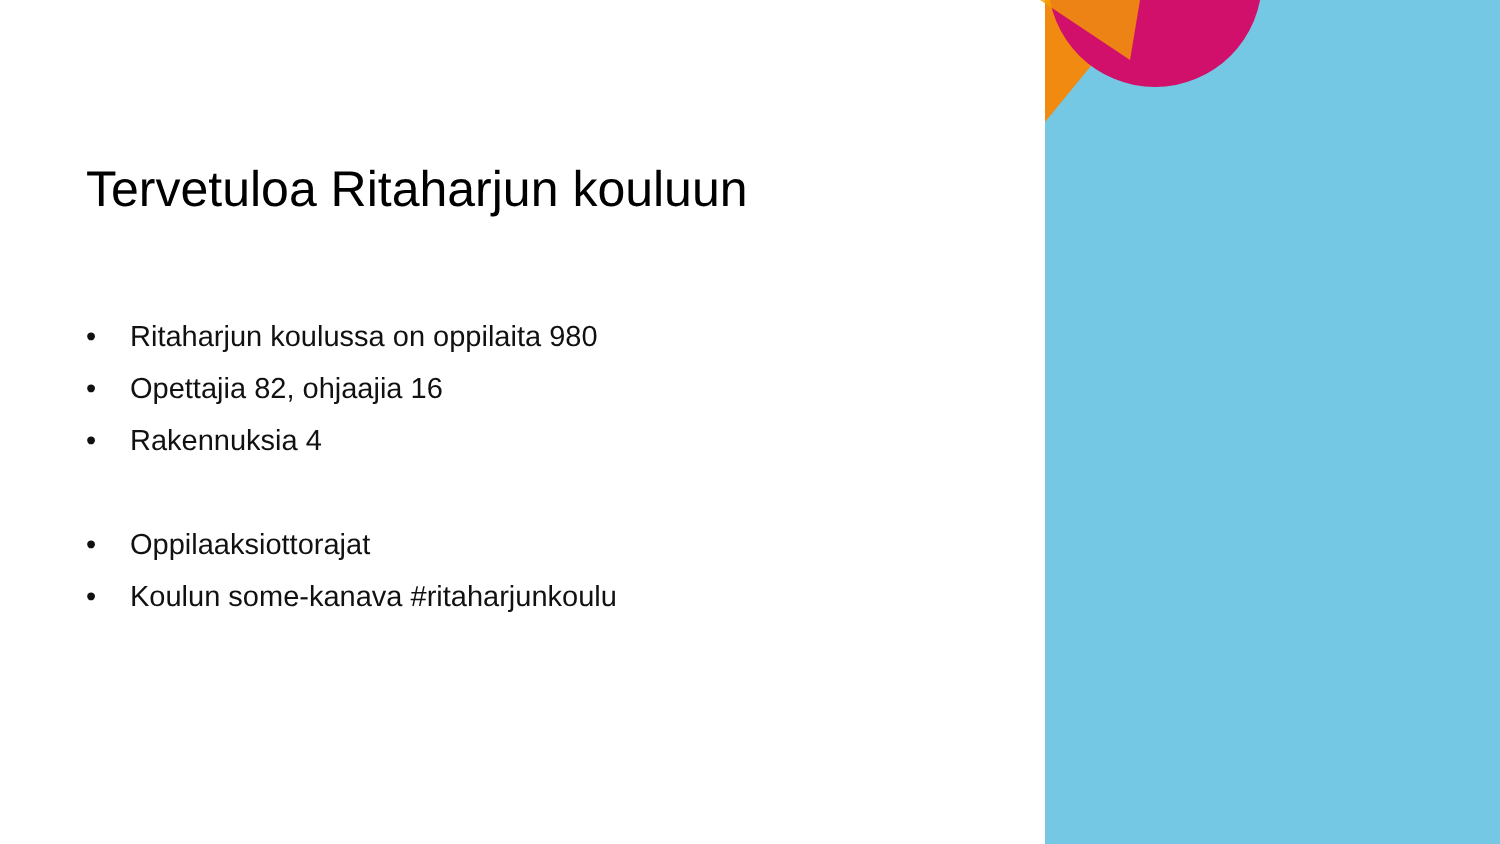Tervetuloa Ritaharjun kouluun
• Ritaharjun koulussa on oppilaita 980
• Opettajia 82, ohjaajia 16
• Rakennuksia 4
• Oppilaaksiottorajat
• Koulun some-kanava #ritaharjunkoulu